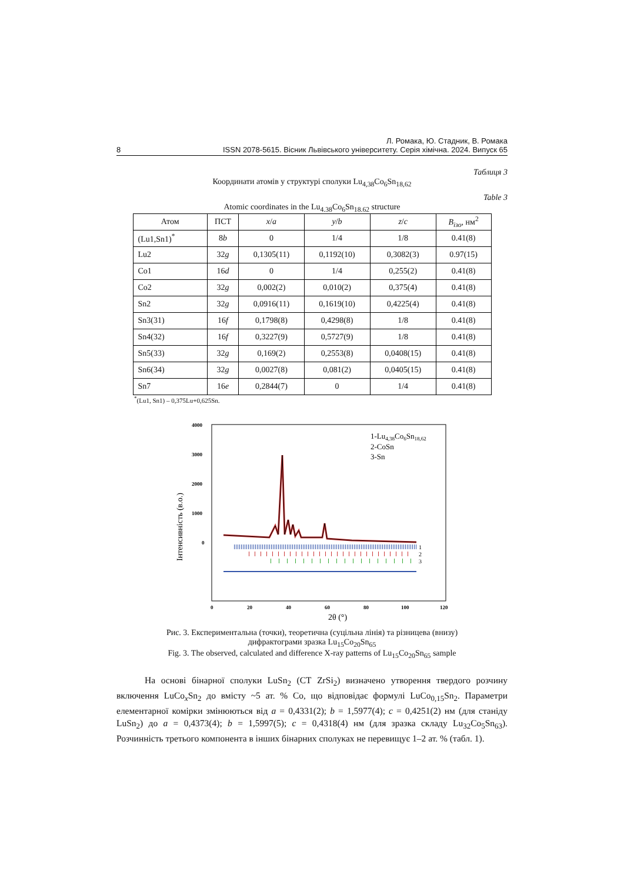Л. Ромака, Ю. Стадник, В. Ромака
8 ISSN 2078-5615. Вісник Львівського університету. Серія хімічна. 2024. Випуск 65
Таблиця 3
Координати атомів у структурі сполуки Lu<sub>4,38</sub>Co<sub>6</sub>Sn<sub>18,62</sub>
Table 3
Atomic coordinates in the Lu<sub>4.38</sub>Co<sub>6</sub>Sn<sub>18.62</sub> structure
| Атом | ПСТ | x / a | y / b | z / c | B<sub>ізо</sub> , нм<sup>2</sup> |
| --- | --- | --- | --- | --- | --- |
| (Lu1,Sn1)<sup>*</sup> | 8 b | 0 | 1/4 | 1/8 | 0.41(8) |
| Lu2 | 32 g | 0,1305(11) | 0,1192(10) | 0,3082(3) | 0.97(15) |
| Co1 | 16 d | 0 | 1/4 | 0,255(2) | 0.41(8) |
| Co2 | 32 g | 0,002(2) | 0,010(2) | 0,375(4) | 0.41(8) |
| Sn2 | 32 g | 0,0916(11) | 0,1619(10) | 0,4225(4) | 0.41(8) |
| Sn3(31) | 16 f | 0,1798(8) | 0,4298(8) | 1/8 | 0.41(8) |
| Sn4(32) | 16 f | 0,3227(9) | 0,5727(9) | 1/8 | 0.41(8) |
| Sn5(33) | 32 g | 0,169(2) | 0,2553(8) | 0,0408(15) | 0.41(8) |
| Sn6(34) | 32 g | 0,0027(8) | 0,081(2) | 0,0405(15) | 0.41(8) |
| Sn7 | 16 e | 0,2844(7) | 0 | 1/4 | 0.41(8) |
<sup>*</sup> (Lu1, Sn1) – 0,375Lu+0,625Sn.
4000
3000
2000
1000
0
0
20
40
60
80
100
120
2θ (°)
Інтенсивність (в.о.)
1-Lu4,38Co6Sn18,62
2-CoSn
3-Sn
1
2
3
Рис. 3. Експериментальна (точки), теоретична (суцільна лінія) та різницева (внизу)
дифрактограми зразка Lu<sub>15</sub>Co<sub>20</sub>Sn<sub>65</sub>
Fig. 3. The observed, calculated and difference X-ray patterns of Lu<sub>15</sub>Co<sub>20</sub>Sn<sub>65</sub> sample
На основі бінарної сполуки LuSn<sub>2</sub> (СТ ZrSi<sub>2</sub>) визначено утворення твердого розчину включення LuCo<sub>x</sub>Sn<sub>2</sub> до вмісту ~5 ат. % Co, що відповідає формулі LuCo<sub>0,15</sub>Sn<sub>2</sub>. Параметри елементарної комірки змінюються від a = 0,4331(2); b = 1,5977(4); c = 0,4251(2) нм (для станіду LuSn<sub>2</sub>) до a = 0,4373(4); b = 1,5997(5); c = 0,4318(4) нм (для зразка складу Lu<sub>32</sub>Co<sub>5</sub>Sn<sub>63</sub>). Розчинність третього компонента в інших бінарних сполуках не перевищує 1–2 ат. % (табл. 1).